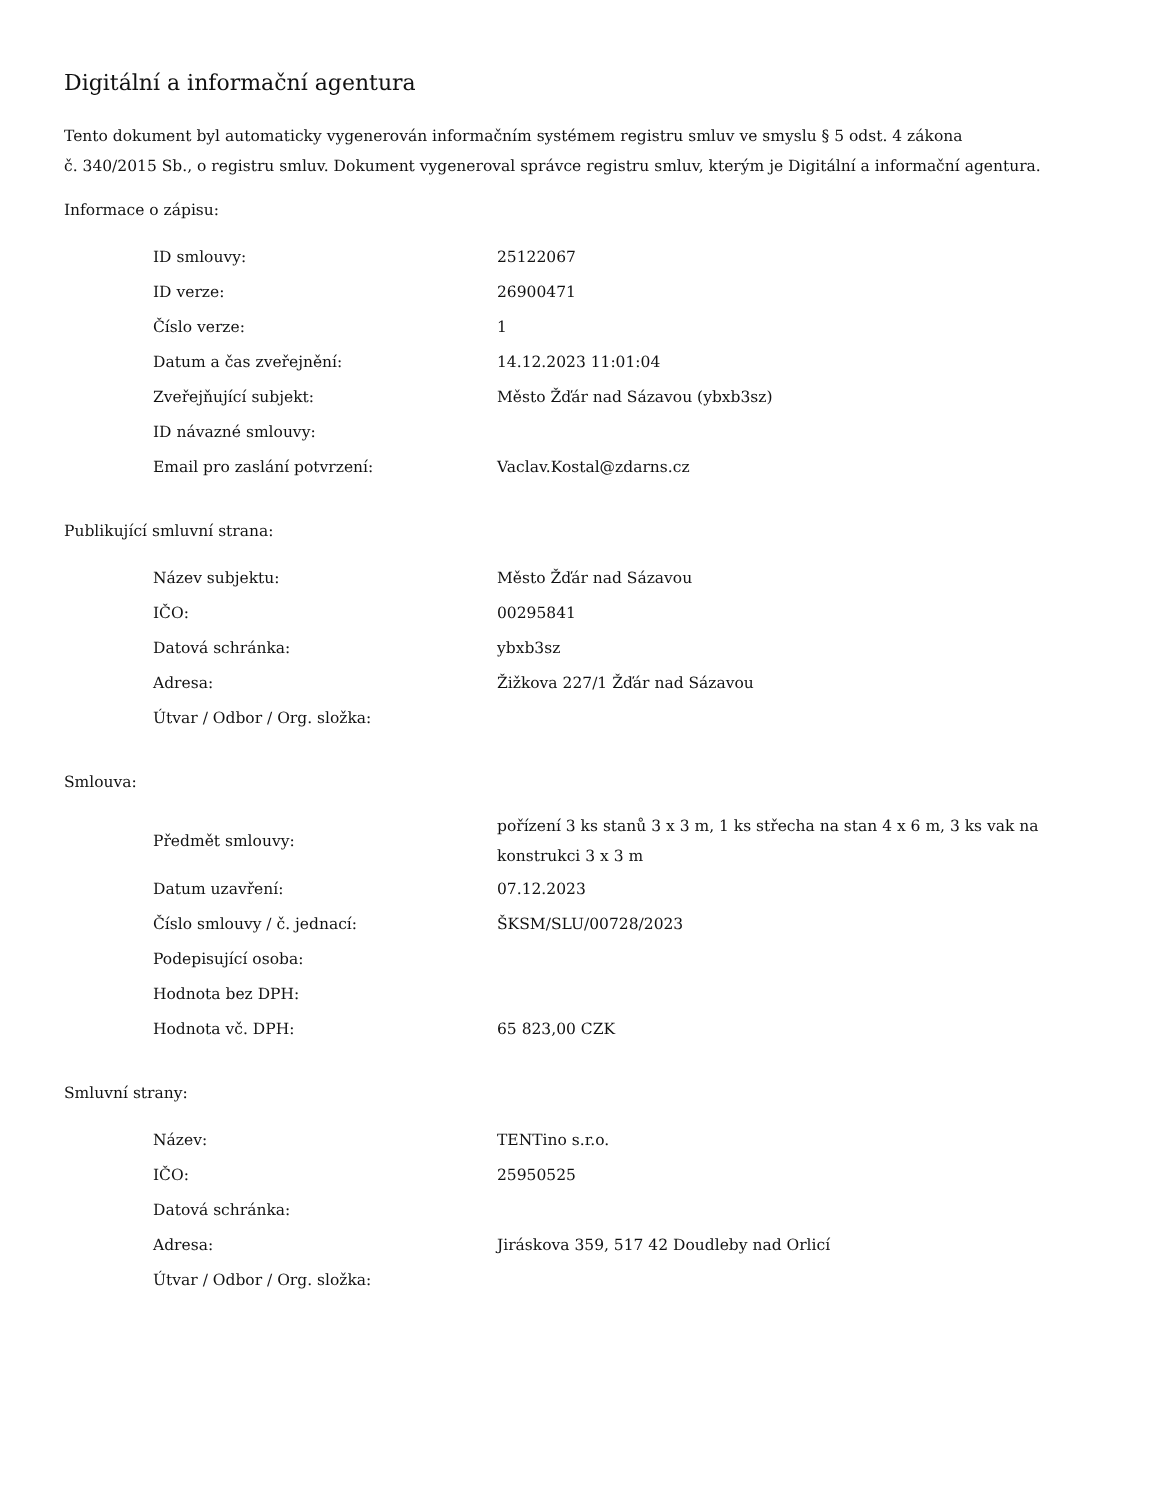Digitální a informační agentura
Tento dokument byl automaticky vygenerován informačním systémem registru smluv ve smyslu § 5 odst. 4 zákona
č. 340/2015 Sb., o registru smluv. Dokument vygeneroval správce registru smluv, kterým je Digitální a informační agentura.
Informace o zápisu:
| ID smlouvy: | 25122067 |
| ID verze: | 26900471 |
| Číslo verze: | 1 |
| Datum a čas zveřejnění: | 14.12.2023 11:01:04 |
| Zveřejňující subjekt: | Město Žďár nad Sázavou (ybxb3sz) |
| ID návazné smlouvy: | |
| Email pro zaslání potvrzení: | Vaclav.Kostal@zdarns.cz |
Publikující smluvní strana:
| Název subjektu: | Město Žďár nad Sázavou |
| IČO: | 00295841 |
| Datová schránka: | ybxb3sz |
| Adresa: | Žižkova 227/1 Žďár nad Sázavou |
| Útvar / Odbor / Org. složka: | |
Smlouva:
| Předmět smlouvy: | pořízení 3 ks stanů 3 x 3 m, 1 ks střecha na stan 4 x 6 m, 3 ks vak na konstrukci 3 x 3 m |
| Datum uzavření: | 07.12.2023 |
| Číslo smlouvy / č. jednací: | ŠKSM/SLU/00728/2023 |
| Podepisující osoba: | |
| Hodnota bez DPH: | |
| Hodnota vč. DPH: | 65 823,00 CZK |
Smluvní strany:
| Název: | TENTino s.r.o. |
| IČO: | 25950525 |
| Datová schránka: | |
| Adresa: | Jiráskova 359, 517 42 Doudleby nad Orlicí |
| Útvar / Odbor / Org. složka: | |